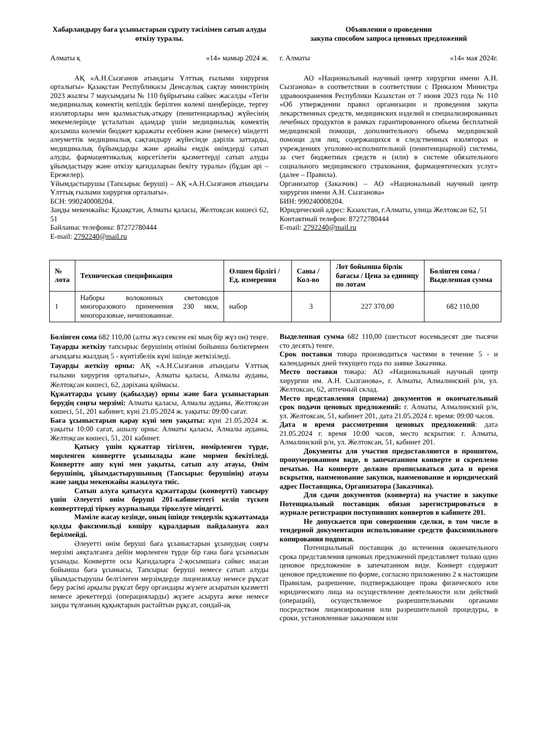Хабарландыру баға ұсыныстарын сұрату тәсілімен сатып алуды өткізу туралы.
Алматы қ «14» мамыр 2024 ж.
АҚ «А.Н.Сызғанов атындағы Ұлттық ғылыми хирургия орталығы» Қазақстан Республикасы Денсаулық сақтау министрінің 2023 жылғы 7 маусымдағы № 110 бұйрығына сәйкес жасалды «Тегін медициналық көмектің кепілдік берілген көлемі шеңберінде, тергеу изоляторлары мен қылмыстық-атқару (пенитенциарлық) жүйесінің мекемелерінде ұсталатын адамдар үшін медициналық көмектің қосымша көлемін бюджет қаражаты есебінен және (немесе) міндетті әлеуметтік медициналық сақтандыру жүйесінде дәрілік заттарды, медициналық бұйымдарды және арнайы емдік өнімдерді сатып алуды, фармацевтикалық көрсетілетін қызметтерді сатып алуды ұйымдастыру және өткізу қағидаларын бекіту туралы» (бұдан әрі – Ережелер).
Ұйымдастырушы (Тапсырыс беруші) – АҚ «А.Н.Сызғанов атындағы Ұлттық ғылыми хирургия орталығы».
БСН: 990240008204.
Заңды мекенжайы: Қазақстан, Алматы қаласы, Желтоқсан көшесі 62, 51
Байланыс телефоны: 87272780444
E-mail: 2792240@mail.ru
Объявления о проведении
закупа способом запроса ценовых предложений
г. Алматы «14» мая 2024г.
АО «Национальный научный центр хирургии имени А.Н. Сызганова» в соответствии в соответствии с Приказом Министра здравоохранения Республики Казахстан от 7 июня 2023 года № 110 «Об утверждении правил организации и проведения закупа лекарственных средств, медицинских изделий и специализированных лечебных продуктов в рамках гарантированного обьема бесплатной медицинской помощи, дополнительного объема медицинской помощи для лиц, содержащихся в следственных изоляторах и учреждениях уголовно-исполнительной (пенитенциарной) системы, за счет бюджетных средств и (или) в системе обязательного социального медицинского страхования, фармацевтических услуг» (далее – Правила).
Организатор (Заказчик) – АО «Национальный научный центр хирургии имени А.Н. Сызганова»
БИН: 990240008204.
Юридический адрес: Казахстан, г.Алматы, улица Желтоксан 62, 51
Контактный телефон: 87272780444
E-mail: 2792240@mail.ru
| № лота | Техническая спецификация | Өлшем бірлігі / Ед. измерения | Саны / Кол-во | Лот бойынша бірлік бағасы / Цена за единицу по лотам | Бөлінген сома / Выделенная сумма |
| --- | --- | --- | --- | --- | --- |
| 1 | Наборы волоконных световодов многоразового применения 230 мкм, многоразовые, нечипованные. | набор | 3 | 227 370,00 | 682 110,00 |
Бөлінген сома 682 110,00 (алты жүз сексен екі мың бір жүз он) теңге.
Тауарды жеткізу тапсырыс берушінің өтінімі бойынша бөліктермен ағымдағы жылдың 5 - күнтізбелік күні ішінде жеткізіледі.
Тауарды жеткізу орны: АҚ «А.Н.Сызғанов атындағы Ұлттық ғылыми хирургия орталығы», Алматы қаласы, Алмалы ауданы, Желтоқсан көшесі, 62, дәріхана қоймасы.
Құжаттарды ұсыну (қабылдау) орны және баға ұсыныстарын берудің соңғы мерзімі: Алматы қаласы, Алмалы ауданы, Желтоқсан көшесі, 51, 201 кабинет, күні 21.05.2024 ж. уақыты: 09:00 сағат.
Баға ұсыныстарын қарау күні мен уақыты: күні 21.05.2024 ж. уақыты 10:00 сағат, ашылу орны: Алматы қаласы, Алмалы ауданы, Желтоқсан көшесі, 51, 201 кабинет.
Қатысу үшін құжаттар тігілген, нөмірленген түрде, мөрленген конвертте ұсынылады және мөрмен бекітіледі. Конвертте ашу күні мен уақыты, сатып алу атауы, Өнім берушінің, ұйымдастырушының (Тапсырыс берушінің) атауы және заңды мекенжайы жазылуға тиіс.
Сатып алуға қатысуға құжаттарды (конвертті) тапсыру үшін Әлеуетті өнім беруші 201-кабинеттегі келіп түскен конверттерді тіркеу журналында тіркелуге міндетті.
Мәміле жасау кезінде, оның ішінде тендерлік құжаттамада қолды факсимильді көшіру құралдарын пайдалануға жол берілмейді.
Әлеуетті өнім беруші баға ұсыныстарын ұсынудың соңғы мерзімі аяқталғанға дейін мөрленген түрде бір ғана баға ұсынысын ұсынады. Конвертте осы Қағидаларға 2-қосымшаға сәйкес нысан бойынша баға ұсынысы, Тапсырыс беруші немесе сатып алуды ұйымдастырушы белгілеген мерзімдерде лицензиялау немесе рұқсат беру рәсімі арқылы рұқсат беру органдары жүзеге асыратын қызметті немесе әрекеттерді (операцияларды) жүзеге асыруға жеке немесе заңды тұлғаның құқықтарын растайтын рұқсат, сондай-ақ
Выделенная сумма 682 110,00 (шестьсот восемьдесят две тысячи сто десять) тенге.
Срок поставки товара производиться частями в течение 5 - и календарных дней текущего года по заявке Заказчика.
Место поставки товара: АО «Национальный научный центр хирургии им. А.Н. Сызганова», г. Алматы, Алмалинский р/н, ул. Желтоксан, 62, аптечный склад.
Место представления (приема) документов и окончательный срок подачи ценовых предложений: г. Алматы, Алмалинский р/н, ул. Желтоксан, 51, кабинет 201, дата 21.05.2024 г. время: 09:00 часов.
Дата и время рассмотрения ценовых предложений: дата 21.05.2024 г. время 10:00 часов, место вскрытия: г. Алматы, Алмалинский р/н, ул. Желтоксан, 51, кабинет 201.
Документы для участия предоставляются в прошитом, пронумерованном виде, в запечатанном конверте и скреплено печатью. На конверте должно прописываться дата и время вскрытия, наименование закупки, наименование и юридический адрес Поставщика, Организатора (Заказчика).
Для сдачи документов (конверта) на участие в закупке Потенциальный поставщик обязан зарегистрироваться в журнале регистрации поступивших конвертов в кабинете 201.
Не допускается при совершении сделки, в том числе в тендерной документации использование средств факсимильного копирования подписи.
Потенциальный поставщик до истечения окончательного срока представления ценовых предложений представляет только одно ценовое предложение в запечатанном виде. Конверт содержит ценовое предложение по форме, согласно приложению 2 к настоящим Правилам, разрешение, подтверждающее права физического или юридического лица на осуществление деятельности или действий (операций), осуществляемое разрешительными органами посредством лицензирования или разрешительной процедуры, в сроки, установленные заказчиком или